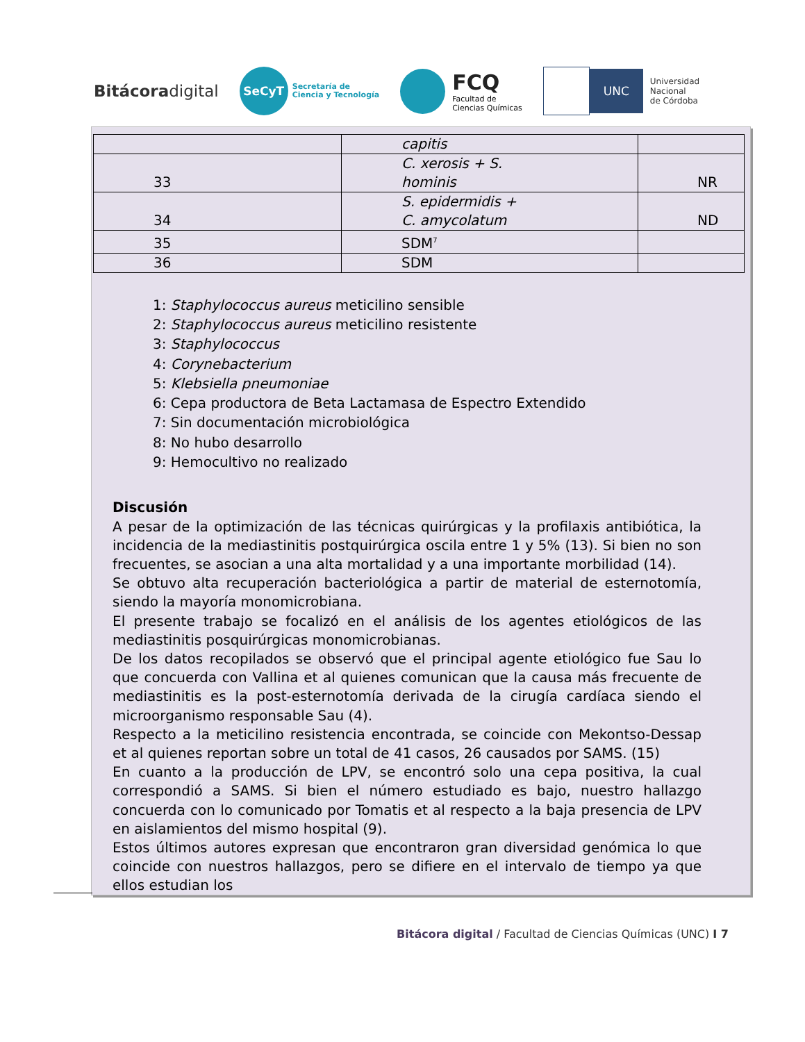Bitácoradigital
SeCyT
Secretaría de
Ciencia y Tecnología
FCQ
Facultad de
Ciencias Químicas
UNC
Universidad
Nacional
de Córdoba
| | capitis | |
| 33 | C. xerosis + S. hominis | NR |
| 34 | S. epidermidis + C. amycolatum | ND |
| 35 | SDM<sup>7</sup> | |
| 36 | SDM | |
1: Staphylococcus aureus meticilino sensible
2: Staphylococcus aureus meticilino resistente
3: Staphylococcus
4: Corynebacterium
5: Klebsiella pneumoniae
6: Cepa productora de Beta Lactamasa de Espectro Extendido
7: Sin documentación microbiológica
8: No hubo desarrollo
9: Hemocultivo no realizado
Discusión
A pesar de la optimización de las técnicas quirúrgicas y la profilaxis antibiótica, la incidencia de la mediastinitis postquirúrgica oscila entre 1 y 5% (13). Si bien no son frecuentes, se asocian a una alta mortalidad y a una importante morbilidad (14).
Se obtuvo alta recuperación bacteriológica a partir de material de esternotomía, siendo la mayoría monomicrobiana.
El presente trabajo se focalizó en el análisis de los agentes etiológicos de las mediastinitis posquirúrgicas monomicrobianas.
De los datos recopilados se observó que el principal agente etiológico fue Sau lo que concuerda con Vallina et al quienes comunican que la causa más frecuente de mediastinitis es la post-esternotomía derivada de la cirugía cardíaca siendo el microorganismo responsable Sau (4).
Respecto a la meticilino resistencia encontrada, se coincide con Mekontso-Dessap et al quienes reportan sobre un total de 41 casos, 26 causados por SAMS. (15)
En cuanto a la producción de LPV, se encontró solo una cepa positiva, la cual correspondió a SAMS. Si bien el número estudiado es bajo, nuestro hallazgo concuerda con lo comunicado por Tomatis et al respecto a la baja presencia de LPV en aislamientos del mismo hospital (9).
Estos últimos autores expresan que encontraron gran diversidad genómica lo que coincide con nuestros hallazgos, pero se difiere en el intervalo de tiempo ya que ellos estudian los
Bitácora digital / Facultad de Ciencias Químicas (UNC) I 7